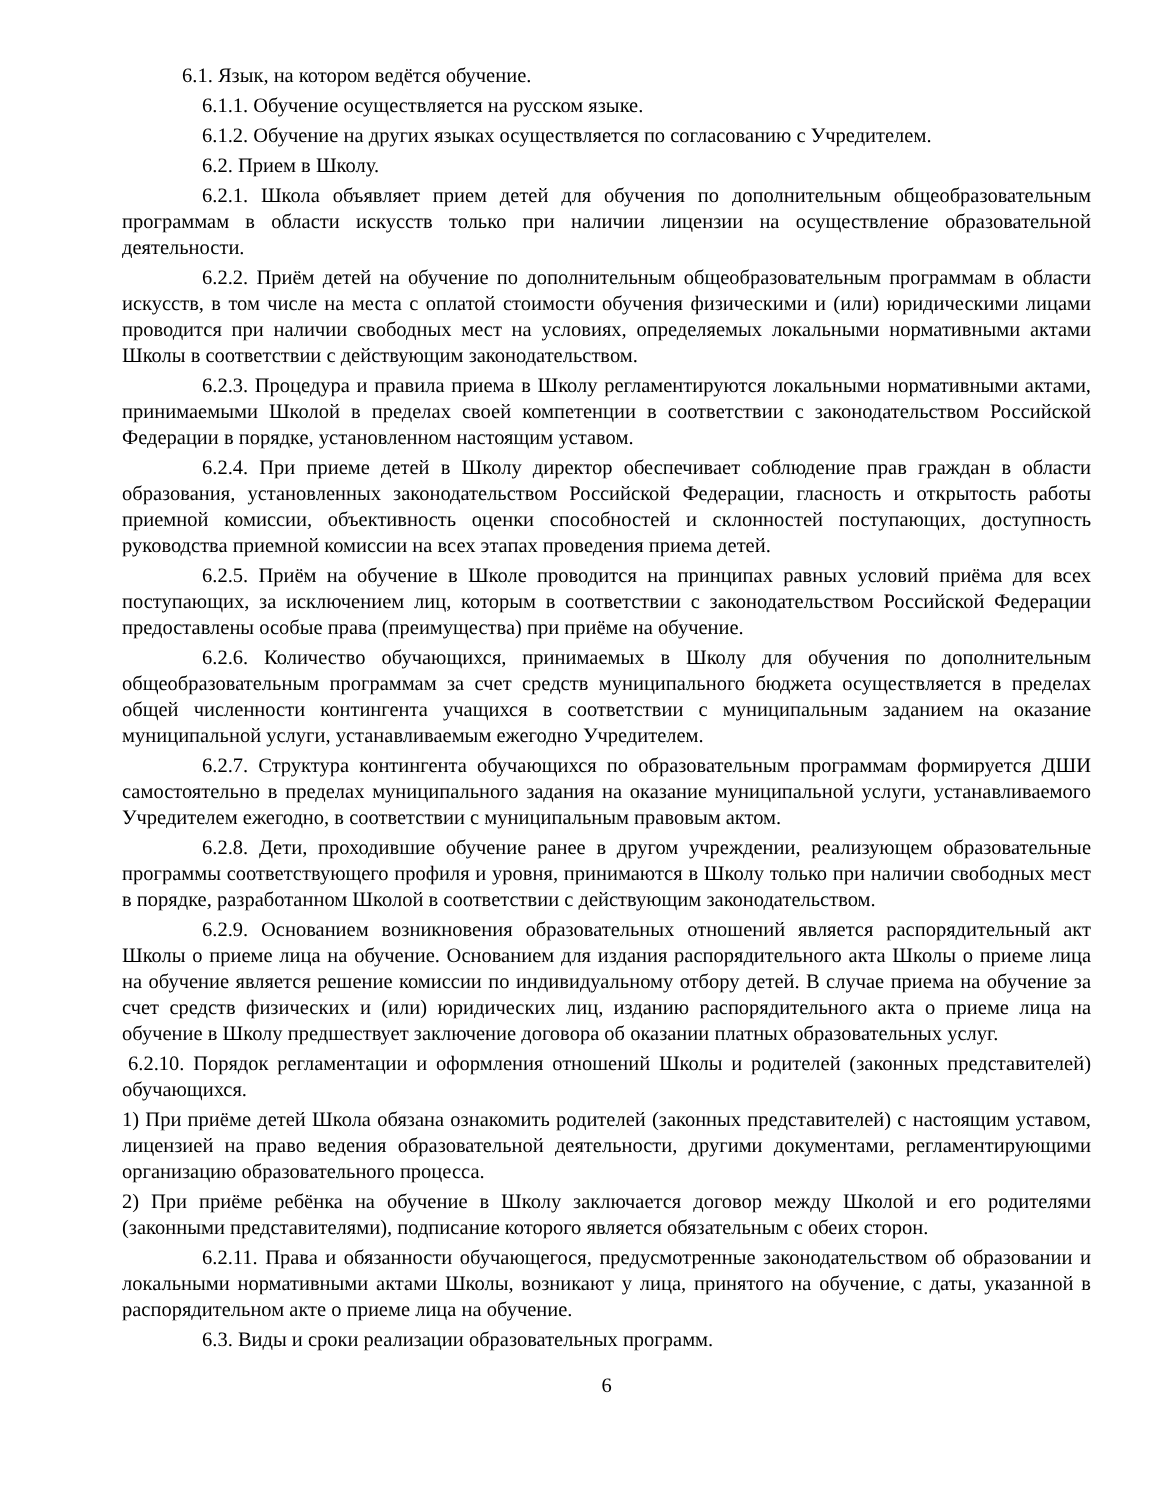6.1. Язык, на котором ведётся обучение.
6.1.1. Обучение осуществляется на русском языке.
6.1.2. Обучение на других языках осуществляется по согласованию с Учредителем.
6.2. Прием в Школу.
6.2.1. Школа объявляет прием детей для обучения по дополнительным общеобразовательным программам в области искусств только при наличии лицензии на осуществление образовательной деятельности.
6.2.2. Приём детей на обучение по дополнительным общеобразовательным программам в области искусств, в том числе на места с оплатой стоимости обучения физическими и (или) юридическими лицами проводится при наличии свободных мест на условиях, определяемых локальными нормативными актами Школы в соответствии с действующим законодательством.
6.2.3. Процедура и правила приема в Школу регламентируются локальными нормативными актами, принимаемыми Школой в пределах своей компетенции в соответствии с законодательством Российской Федерации в порядке, установленном настоящим уставом.
6.2.4. При приеме детей в Школу директор обеспечивает соблюдение прав граждан в области образования, установленных законодательством Российской Федерации, гласность и открытость работы приемной комиссии, объективность оценки способностей и склонностей поступающих, доступность руководства приемной комиссии на всех этапах проведения приема детей.
6.2.5. Приём на обучение в Школе проводится на принципах равных условий приёма для всех поступающих, за исключением лиц, которым в соответствии с законодательством Российской Федерации предоставлены особые права (преимущества) при приёме на обучение.
6.2.6. Количество обучающихся, принимаемых в Школу для обучения по дополнительным общеобразовательным программам за счет средств муниципального бюджета осуществляется в пределах общей численности контингента учащихся в соответствии с муниципальным заданием на оказание муниципальной услуги, устанавливаемым ежегодно Учредителем.
6.2.7. Структура контингента обучающихся по образовательным программам формируется ДШИ самостоятельно в пределах муниципального задания на оказание муниципальной услуги, устанавливаемого Учредителем ежегодно, в соответствии с муниципальным правовым актом.
6.2.8. Дети, проходившие обучение ранее в другом учреждении, реализующем образовательные программы соответствующего профиля и уровня, принимаются в Школу только при наличии свободных мест в порядке, разработанном Школой в соответствии с действующим законодательством.
6.2.9. Основанием возникновения образовательных отношений является распорядительный акт Школы о приеме лица на обучение. Основанием для издания распорядительного акта Школы о приеме лица на обучение является решение комиссии по индивидуальному отбору детей. В случае приема на обучение за счет средств физических и (или) юридических лиц, изданию распорядительного акта о приеме лица на обучение в Школу предшествует заключение договора об оказании платных образовательных услуг.
6.2.10. Порядок регламентации и оформления отношений Школы и родителей (законных представителей) обучающихся.
1) При приёме детей Школа обязана ознакомить родителей (законных представителей) с настоящим уставом, лицензией на право ведения образовательной деятельности, другими документами, регламентирующими организацию образовательного процесса.
2) При приёме ребёнка на обучение в Школу заключается договор между Школой и его родителями (законными представителями), подписание которого является обязательным с обеих сторон.
6.2.11. Права и обязанности обучающегося, предусмотренные законодательством об образовании и локальными нормативными актами Школы, возникают у лица, принятого на обучение, с даты, указанной в распорядительном акте о приеме лица на обучение.
6.3. Виды и сроки реализации образовательных программ.
6